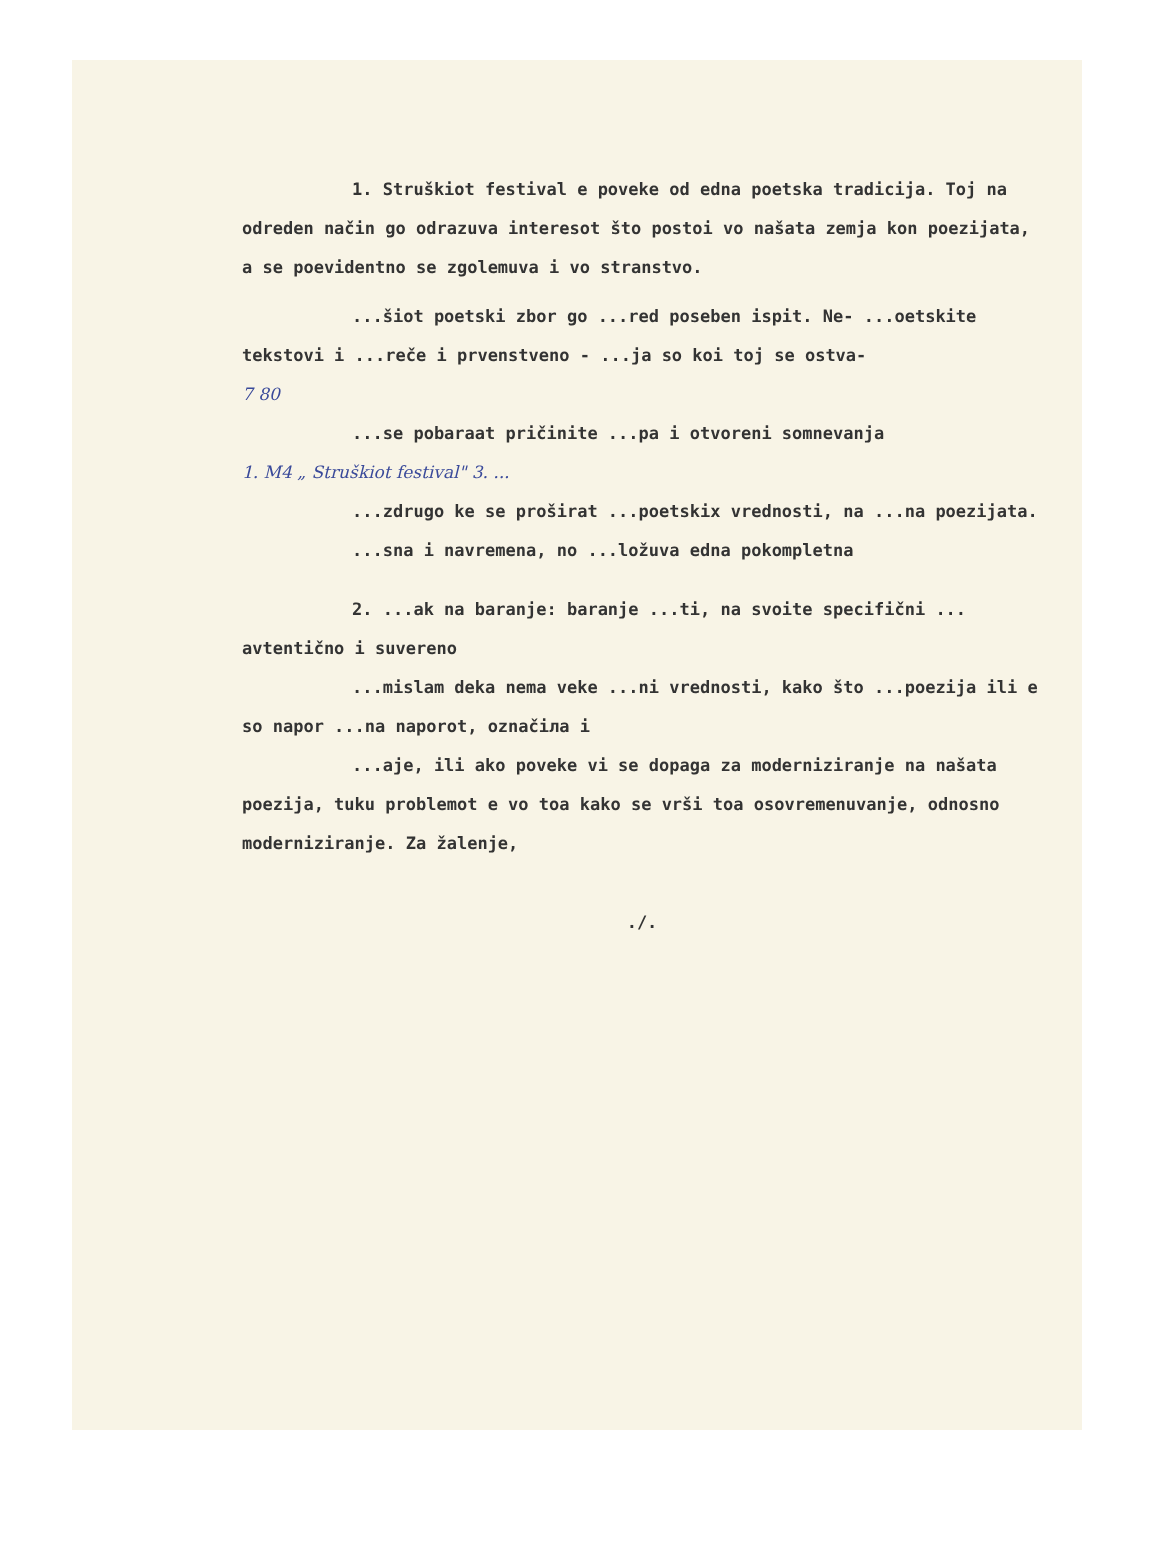1. Struškiot festival e poveke od edna poetska tradicija. Toj na odreden način go odrazuva interesot što postoi vo našata zemja kon poezijata, a se poevidentno se zgolemuva i vo stranstvo.
...šiot poetski zbor go ...red poseben ispit. Ne- ...oetskite tekstovi i ...reče i prvenstveno - ...ja so koi toj se ostva-
7 80
...se pobaraat pričinite ...pa i otvoreni somnevanja
1. M4 „ Struškiot festival" 3. ...
...zdrugo ke se proširat ...poetskix vrednosti, na ...na poezijata.
...sna i navremena, no ...ložuva edna pokompletna
2. ...ak na baranje: baranje ...ti, na svoite specifični ... avtentično i suvereno
...mislam deka nema veke ...ni vrednosti, kako što ...poezija ili e so napor ...na naporot, označiла i
...aje, ili ako poveke vi se dopaga za moderniziranje na našata poezija, tuku problemot e vo toa kako se vrši toa osovremenuvanje, odnosno moderniziranje. Za žalenje,
./.